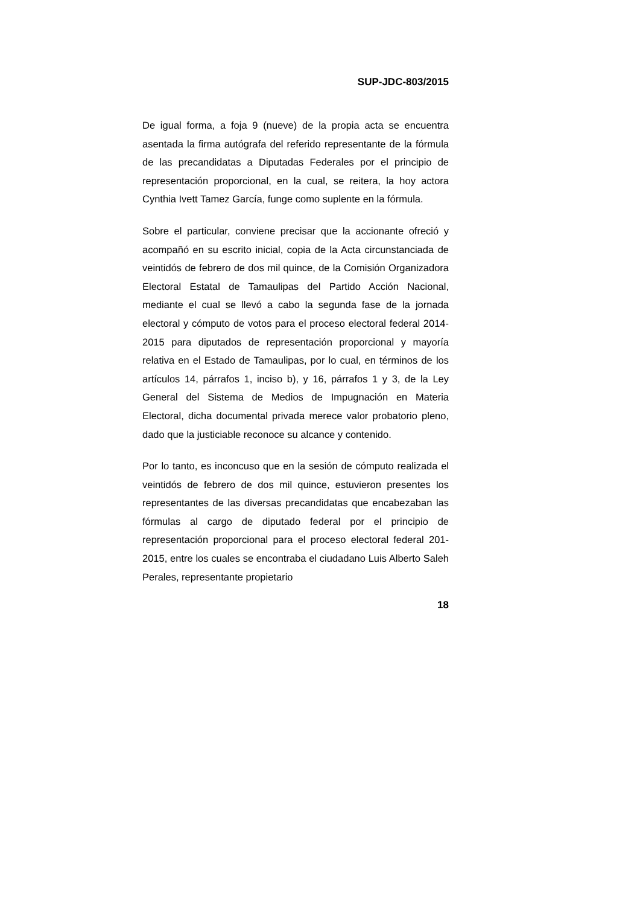SUP-JDC-803/2015
De igual forma, a foja 9 (nueve) de la propia acta se encuentra asentada la firma autógrafa del referido representante de la fórmula de las precandidatas a Diputadas Federales por el principio de representación proporcional, en la cual, se reitera, la hoy actora Cynthia Ivett Tamez García, funge como suplente en la fórmula.
Sobre el particular, conviene precisar que la accionante ofreció y acompañó en su escrito inicial, copia de la Acta circunstanciada de veintidós de febrero de dos mil quince, de la Comisión Organizadora Electoral Estatal de Tamaulipas del Partido Acción Nacional, mediante el cual se llevó a cabo la segunda fase de la jornada electoral y cómputo de votos para el proceso electoral federal 2014-2015 para diputados de representación proporcional y mayoría relativa en el Estado de Tamaulipas, por lo cual, en términos de los artículos 14, párrafos 1, inciso b), y 16, párrafos 1 y 3, de la Ley General del Sistema de Medios de Impugnación en Materia Electoral, dicha documental privada merece valor probatorio pleno, dado que la justiciable reconoce su alcance y contenido.
Por lo tanto, es inconcuso que en la sesión de cómputo realizada el veintidós de febrero de dos mil quince, estuvieron presentes los representantes de las diversas precandidatas que encabezaban las fórmulas al cargo de diputado federal por el principio de representación proporcional para el proceso electoral federal 201-2015, entre los cuales se encontraba el ciudadano Luis Alberto Saleh Perales, representante propietario
18